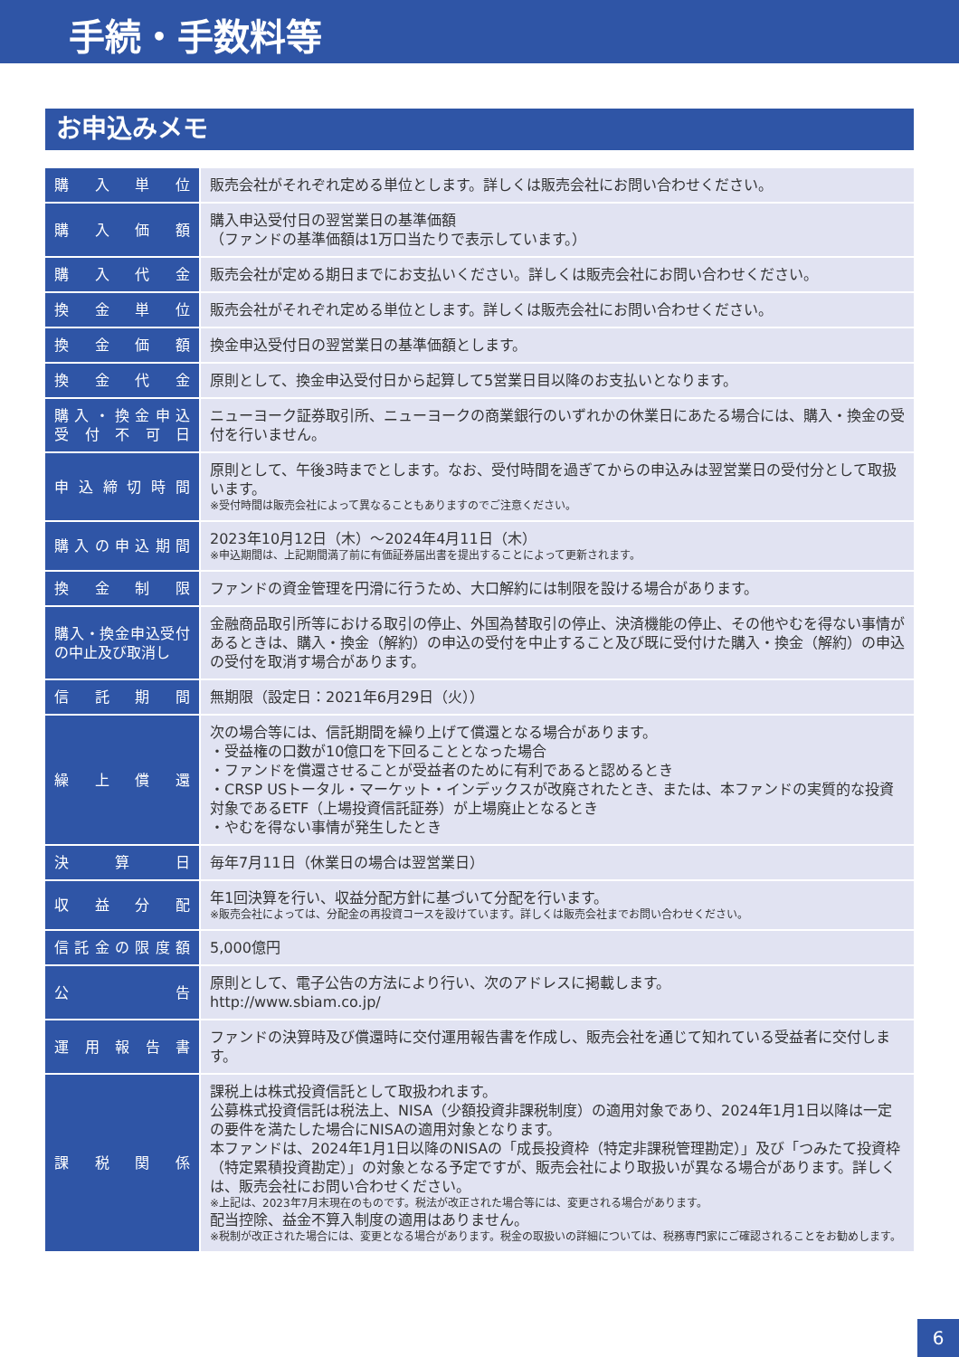手続・手数料等
お申込みメモ
| 購入単位 | 販売会社がそれぞれ定める単位とします。詳しくは販売会社にお問い合わせください。 |
| 購入価額 | 購入申込受付日の翌営業日の基準価額 （ファンドの基準価額は1万口当たりで表示しています。） |
| 購入代金 | 販売会社が定める期日までにお支払いください。詳しくは販売会社にお問い合わせください。 |
| 換金単位 | 販売会社がそれぞれ定める単位とします。詳しくは販売会社にお問い合わせください。 |
| 換金価額 | 換金申込受付日の翌営業日の基準価額とします。 |
| 換金代金 | 原則として、換金申込受付日から起算して5営業日目以降のお支払いとなります。 |
| 購入・換金申込 受付不可日 | ニューヨーク証券取引所、ニューヨークの商業銀行のいずれかの休業日にあたる場合には、購入・換金の受付を行いません。 |
| 申込締切時間 | 原則として、午後3時までとします。なお、受付時間を過ぎてからの申込みは翌営業日の受付分として取扱います。 ※受付時間は販売会社によって異なることもありますのでご注意ください。 |
| 購入の申込期間 | 2023年10月12日（木）～2024年4月11日（木） ※申込期間は、上記期間満了前に有価証券届出書を提出することによって更新されます。 |
| 換金制限 | ファンドの資金管理を円滑に行うため、大口解約には制限を設ける場合があります。 |
| 購入・換金申込受付の中止及び取消し | 金融商品取引所等における取引の停止、外国為替取引の停止、決済機能の停止、その他やむを得ない事情があるときは、購入・換金（解約）の申込の受付を中止すること及び既に受付けた購入・換金（解約）の申込の受付を取消す場合があります。 |
| 信託期間 | 無期限（設定日：2021年6月29日（火）） |
| 繰上償還 | 次の場合等には、信託期間を繰り上げて償還となる場合があります。 ・受益権の口数が10億口を下回ることとなった場合 ・ファンドを償還させることが受益者のために有利であると認めるとき ・CRSP USトータル・マーケット・インデックスが改廃されたとき、または、本ファンドの実質的な投資対象であるETF（上場投資信託証券）が上場廃止となるとき ・やむを得ない事情が発生したとき |
| 決算日 | 毎年7月11日（休業日の場合は翌営業日） |
| 収益分配 | 年1回決算を行い、収益分配方針に基づいて分配を行います。 ※販売会社によっては、分配金の再投資コースを設けています。詳しくは販売会社までお問い合わせください。 |
| 信託金の限度額 | 5,000億円 |
| 公告 | 原則として、電子公告の方法により行い、次のアドレスに掲載します。 http://www.sbiam.co.jp/ |
| 運用報告書 | ファンドの決算時及び償還時に交付運用報告書を作成し、販売会社を通じて知れている受益者に交付します。 |
| 課税関係 | 課税上は株式投資信託として取扱われます。 公募株式投資信託は税法上、NISA（少額投資非課税制度）の適用対象であり、2024年1月1日以降は一定の要件を満たした場合にNISAの適用対象となります。 本ファンドは、2024年1月1日以降のNISAの「成長投資枠（特定非課税管理勘定）」及び「つみたて投資枠（特定累積投資勘定）」の対象となる予定ですが、販売会社により取扱いが異なる場合があります。詳しくは、販売会社にお問い合わせください。 ※上記は、2023年7月末現在のものです。税法が改正された場合等には、変更される場合があります。 配当控除、益金不算入制度の適用はありません。 ※税制が改正された場合には、変更となる場合があります。税金の取扱いの詳細については、税務専門家にご確認されることをお勧めします。 |
6